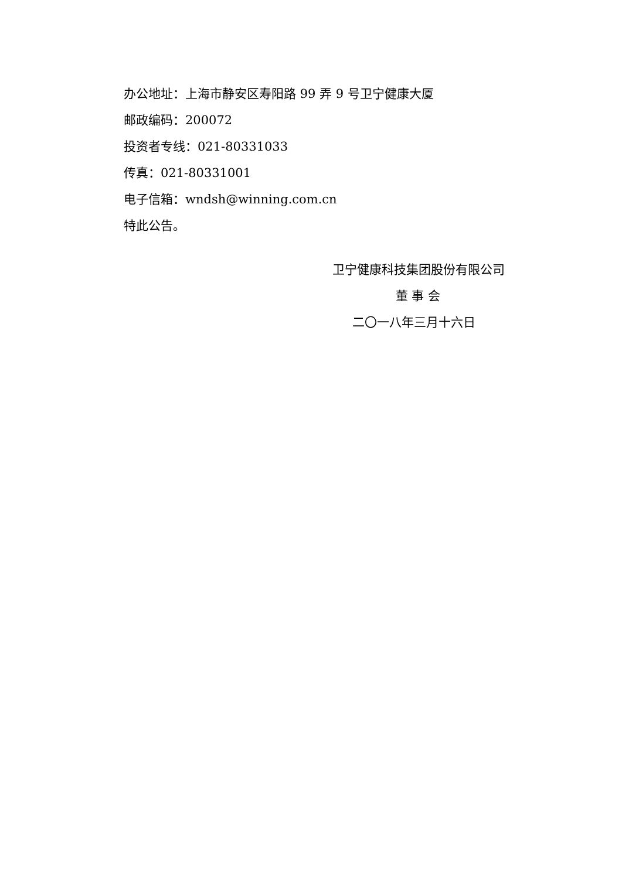办公地址：上海市静安区寿阳路 99 弄 9 号卫宁健康大厦
邮政编码：200072
投资者专线：021-80331033
传真：021-80331001
电子信箱：wndsh@winning.com.cn
特此公告。
卫宁健康科技集团股份有限公司
董 事 会
二〇一八年三月十六日